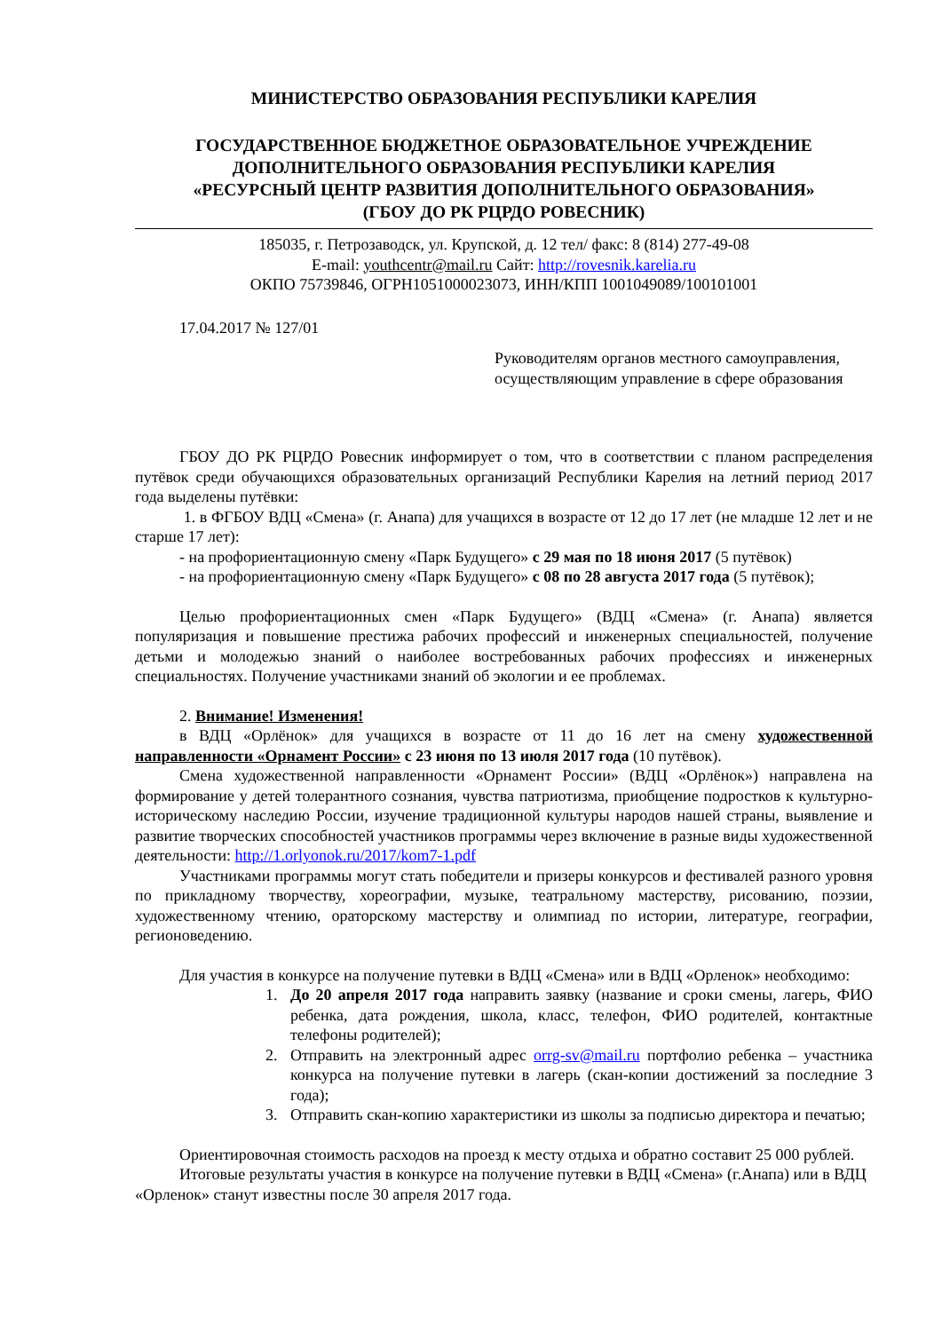МИНИСТЕРСТВО ОБРАЗОВАНИЯ РЕСПУБЛИКИ КАРЕЛИЯ
ГОСУДАРСТВЕННОЕ БЮДЖЕТНОЕ ОБРАЗОВАТЕЛЬНОЕ УЧРЕЖДЕНИЕ
ДОПОЛНИТЕЛЬНОГО ОБРАЗОВАНИЯ РЕСПУБЛИКИ КАРЕЛИЯ
«РЕСУРСНЫЙ ЦЕНТР РАЗВИТИЯ ДОПОЛНИТЕЛЬНОГО ОБРАЗОВАНИЯ»
(ГБОУ ДО РК РЦРДО РОВЕСНИК)
185035, г. Петрозаводск, ул. Крупской, д. 12 тел/ факс: 8 (814) 277-49-08
E-mail: youthcentr@mail.ru Сайт: http://rovesnik.karelia.ru
ОКПО 75739846, ОГРН1051000023073, ИНН/КПП 1001049089/100101001
17.04.2017 № 127/01
Руководителям органов местного самоуправления,
осуществляющим управление в сфере образования
ГБОУ ДО РК РЦРДО Ровесник информирует о том, что в соответствии с планом распределения путёвок среди обучающихся образовательных организаций Республики Карелия на летний период 2017 года выделены путёвки:
1. в ФГБОУ ВДЦ «Смена» (г. Анапа) для учащихся в возрасте от 12 до 17 лет (не младше 12 лет и не старше 17 лет):
- на профориентационную смену «Парк Будущего» с 29 мая по 18 июня 2017 (5 путёвок)
- на профориентационную смену «Парк Будущего» с 08 по 28 августа 2017 года (5 путёвок);
Целью профориентационных смен «Парк Будущего» (ВДЦ «Смена» (г. Анапа) является популяризация и повышение престижа рабочих профессий и инженерных специальностей, получение детьми и молодежью знаний о наиболее востребованных рабочих профессиях и инженерных специальностях. Получение участниками знаний об экологии и ее проблемах.
2. Внимание! Изменения!
в ВДЦ «Орлёнок» для учащихся в возрасте от 11 до 16 лет на смену художественной направленности «Орнамент России» с 23 июня по 13 июля 2017 года (10 путёвок).
Смена художественной направленности «Орнамент России» (ВДЦ «Орлёнок») направлена на формирование у детей толерантного сознания, чувства патриотизма, приобщение подростков к культурно-историческому наследию России, изучение традиционной культуры народов нашей страны, выявление и развитие творческих способностей участников программы через включение в разные виды художественной деятельности: http://1.orlyonok.ru/2017/kom7-1.pdf
Участниками программы могут стать победители и призеры конкурсов и фестивалей разного уровня по прикладному творчеству, хореографии, музыке, театральному мастерству, рисованию, поэзии, художественному чтению, ораторскому мастерству и олимпиад по истории, литературе, географии, регионоведению.
Для участия в конкурсе на получение путевки в ВДЦ «Смена» или в ВДЦ «Орленок» необходимо:
1. До 20 апреля 2017 года направить заявку (название и сроки смены, лагерь, ФИО ребенка, дата рождения, школа, класс, телефон, ФИО родителей, контактные телефоны родителей);
2. Отправить на электронный адрес orrg-sv@mail.ru портфолио ребенка – участника конкурса на получение путевки в лагерь (скан-копии достижений за последние 3 года);
3. Отправить скан-копию характеристики из школы за подписью директора и печатью;
Ориентировочная стоимость расходов на проезд к месту отдыха и обратно составит 25 000 рублей.
Итоговые результаты участия в конкурсе на получение путевки в ВДЦ «Смена» (г.Анапа) или в ВДЦ «Орленок» станут известны после 30 апреля 2017 года.